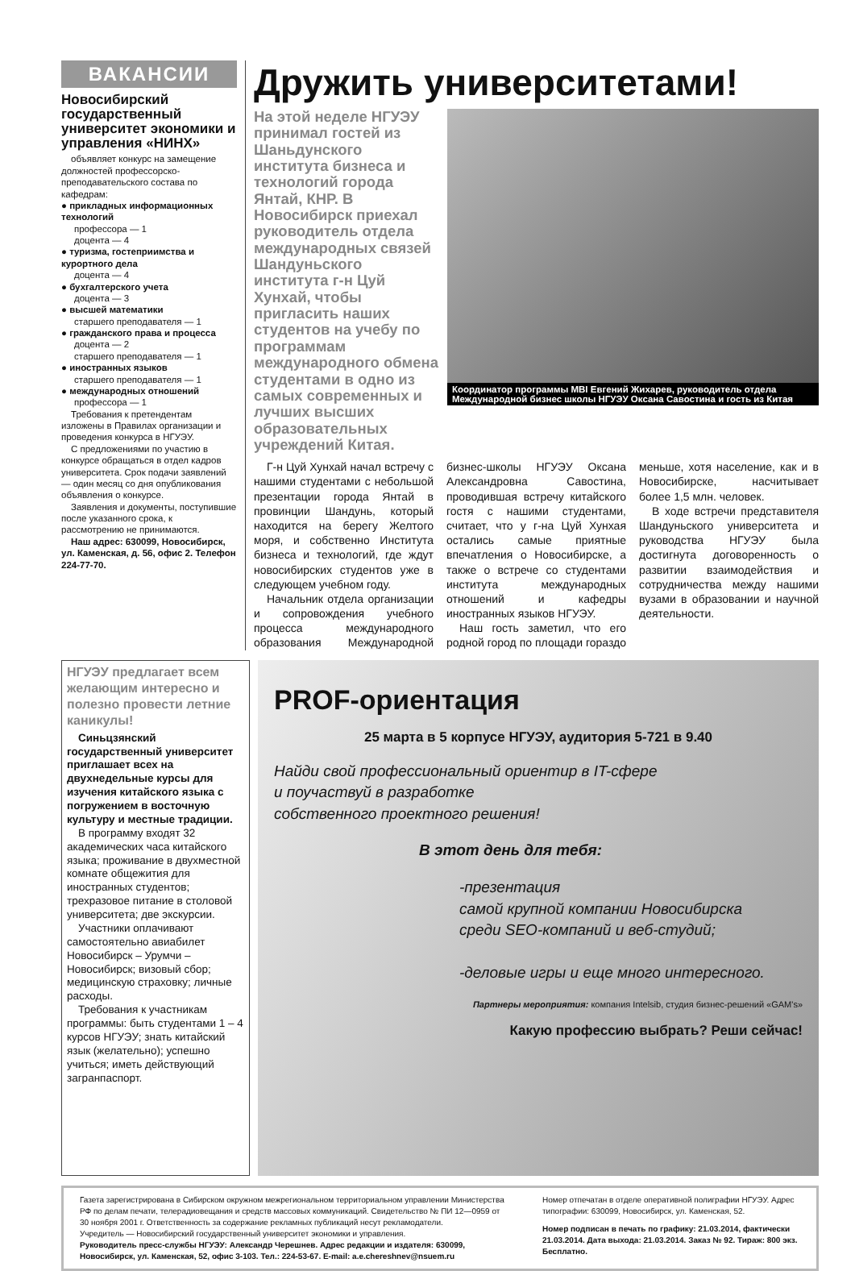ВАКАНСИИ
Новосибирский государственный университет экономики и управления «НИНХ»
объявляет конкурс на замещение должностей профессорско-преподавательского состава по кафедрам:
● прикладных информационных технологий
профессора — 1
доцента — 4
● туризма, гостеприимства и курортного дела
доцента — 4
● бухгалтерского учета
доцента — 3
● высшей математики
старшего преподавателя — 1
● гражданского права и процесса
доцента — 2
старшего преподавателя — 1
● иностранных языков
старшего преподавателя — 1
● международных отношений
профессора — 1
Требования к претендентам изложены в Правилах организации и проведения конкурса в НГУЭУ.
С предложениями по участию в конкурсе обращаться в отдел кадров университета. Срок подачи заявлений — один месяц со дня опубликования объявления о конкурсе.
Заявления и документы, поступившие после указанного срока, к рассмотрению не принимаются.
Наш адрес: 630099, Новосибирск, ул. Каменская, д. 56, офис 2. Телефон 224-77-70.
Дружить университетами!
На этой неделе НГУЭУ принимал гостей из Шаньдунского института бизнеса и технологий города Янтай, КНР. В Новосибирск приехал руководитель отдела международных связей Шандуньского института г-н Цуй Хунхай, чтобы пригласить наших студентов на учебу по программам международного обмена студентами в одно из самых современных и лучших высших образовательных учреждений Китая.
Координатор программы MBI Евгений Жихарев, руководитель отдела Международной бизнес школы НГУЭУ Оксана Савостина и гость из Китая
Г-н Цуй Хунхай начал встречу с нашими студентами с небольшой презентации города Янтай в провинции Шандунь, который находится на берегу Желтого моря, и собственно Института бизнеса и технологий, где ждут новосибирских студентов уже в следующем учебном году.
Начальник отдела организации и сопровождения учебного процесса международного образования Международной бизнес-школы НГУЭУ Оксана Александровна Савостина, проводившая встречу китайского гостя с нашими студентами, считает, что у г-на Цуй Хунхая остались самые приятные впечатления о Новосибирске, а также о встрече со студентами института международных отношений и кафедры иностранных языков НГУЭУ.
Наш гость заметил, что его родной город по площади гораздо меньше, хотя население, как и в Новосибирске, насчитывает более 1,5 млн. человек.
В ходе встречи представителя Шандуньского университета и руководства НГУЭУ была достигнута договоренность о развитии взаимодействия и сотрудничества между нашими вузами в образовании и научной деятельности.
НГУЭУ предлагает всем желающим интересно и полезно провести летние каникулы!
Синьцзянский государственный университет приглашает всех на двухнедельные курсы для изучения китайского языка с погружением в восточную культуру и местные традиции.
В программу входят 32 академических часа китайского языка; проживание в двухместной комнате общежития для иностранных студентов; трехразовое питание в столовой университета; две экскурсии.
Участники оплачивают самостоятельно авиабилет Новосибирск – Урумчи – Новосибирск; визовый сбор; медицинскую страховку; личные расходы.
Требования к участникам программы: быть студентами 1 – 4 курсов НГУЭУ; знать китайский язык (желательно); успешно учиться; иметь действующий загранпаспорт.
PROF-ориентация
25 марта в 5 корпусе НГУЭУ, аудитория 5-721 в 9.40
Найди свой профессиональный ориентир в IT-сфере
и поучаствуй в разработке
собственного проектного решения!
В этот день для тебя:
-презентация
самой крупной компании Новосибирска
среди SEO-компаний и веб-студий;
-деловые игры и еще много интересного.
Партнеры мероприятия: компания Intelsib, студия бизнес-решений «GAM's»
Какую профессию выбрать? Реши сейчас!
Газета зарегистрирована в Сибирском окружном межрегиональном территориальном управлении Министерства РФ по делам печати, телерадиовещания и средств массовых коммуникаций. Свидетельство № ПИ 12—0959 от 30 ноября 2001 г. Ответственность за содержание рекламных публикаций несут рекламодатели.
Учредитель — Новосибирский государственный университет экономики и управления.
Руководитель пресс-службы НГУЭУ: Александр Черешнев. Адрес редакции и издателя: 630099, Новосибирск, ул. Каменская, 52, офис 3-103. Тел.: 224-53-67. E-mail: a.e.chereshnev@nsuem.ru
Номер отпечатан в отделе оперативной полиграфии НГУЭУ. Адрес типографии: 630099, Новосибирск, ул. Каменская, 52.
Номер подписан в печать по графику: 21.03.2014, фактически 21.03.2014. Дата выхода: 21.03.2014. Заказ № 92. Тираж: 800 экз. Бесплатно.